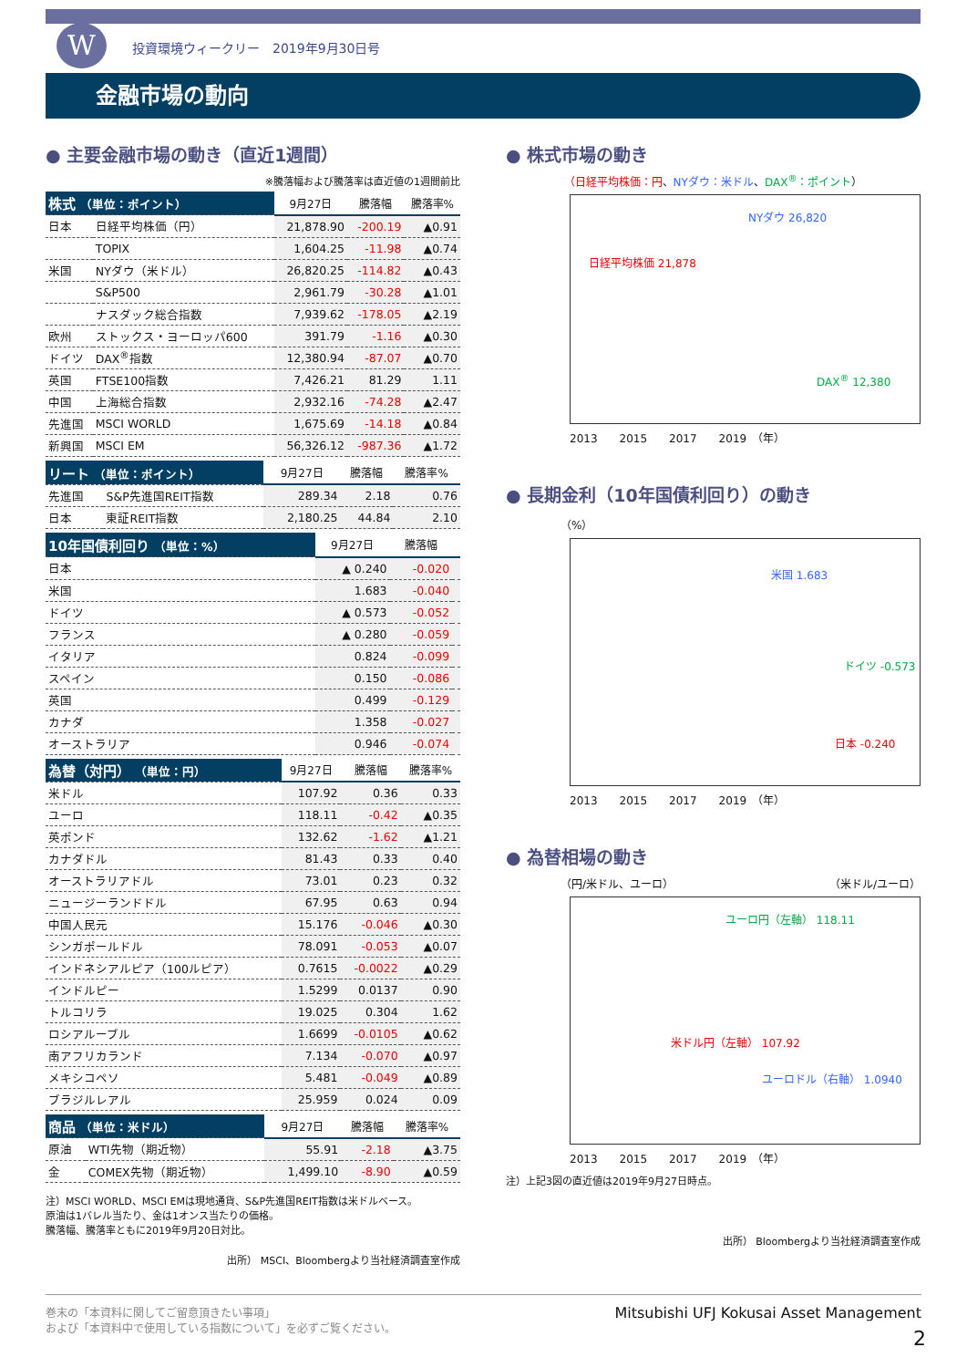W
投資環境ウィークリー　2019年9月30日号
金融市場の動向
● 主要金融市場の動き（直近1週間）
※騰落幅および騰落率は直近値の1週間前比
| 株式 （単位：ポイント） | | 9月27日 | 騰落幅 | 騰落率% |
| --- | --- | --- | --- | --- |
| 日本 | 日経平均株価（円） | 21,878.90 | -200.19 | ▲0.91 |
| | TOPIX | 1,604.25 | -11.98 | ▲0.74 |
| 米国 | NYダウ（米ドル） | 26,820.25 | -114.82 | ▲0.43 |
| | S&P500 | 2,961.79 | -30.28 | ▲1.01 |
| | ナスダック総合指数 | 7,939.62 | -178.05 | ▲2.19 |
| 欧州 | ストックス・ヨーロッパ600 | 391.79 | -1.16 | ▲0.30 |
| ドイツ | DAX<sup>®</sup>指数 | 12,380.94 | -87.07 | ▲0.70 |
| 英国 | FTSE100指数 | 7,426.21 | 81.29 | 1.11 |
| 中国 | 上海総合指数 | 2,932.16 | -74.28 | ▲2.47 |
| 先進国 | MSCI WORLD | 1,675.69 | -14.18 | ▲0.84 |
| 新興国 | MSCI EM | 56,326.12 | -987.36 | ▲1.72 |
| リート （単位：ポイント） | | 9月27日 | 騰落幅 | 騰落率% |
| --- | --- | --- | --- | --- |
| 先進国 | S&P先進国REIT指数 | 289.34 | 2.18 | 0.76 |
| 日本 | 東証REIT指数 | 2,180.25 | 44.84 | 2.10 |
| 10年国債利回り （単位：%） | 9月27日 | 騰落幅 | |
| --- | --- | --- | --- |
| 日本 | ▲ 0.240 | -0.020 | |
| 米国 | 1.683 | -0.040 | |
| ドイツ | ▲ 0.573 | -0.052 | |
| フランス | ▲ 0.280 | -0.059 | |
| イタリア | 0.824 | -0.099 | |
| スペイン | 0.150 | -0.086 | |
| 英国 | 0.499 | -0.129 | |
| カナダ | 1.358 | -0.027 | |
| オーストラリア | 0.946 | -0.074 | |
| 為替（対円） （単位：円） | 9月27日 | 騰落幅 | 騰落率% |
| --- | --- | --- | --- |
| 米ドル | 107.92 | 0.36 | 0.33 |
| ユーロ | 118.11 | -0.42 | ▲0.35 |
| 英ポンド | 132.62 | -1.62 | ▲1.21 |
| カナダドル | 81.43 | 0.33 | 0.40 |
| オーストラリアドル | 73.01 | 0.23 | 0.32 |
| ニュージーランドドル | 67.95 | 0.63 | 0.94 |
| 中国人民元 | 15.176 | -0.046 | ▲0.30 |
| シンガポールドル | 78.091 | -0.053 | ▲0.07 |
| インドネシアルピア（100ルピア） | 0.7615 | -0.0022 | ▲0.29 |
| インドルピー | 1.5299 | 0.0137 | 0.90 |
| トルコリラ | 19.025 | 0.304 | 1.62 |
| ロシアルーブル | 1.6699 | -0.0105 | ▲0.62 |
| 南アフリカランド | 7.134 | -0.070 | ▲0.97 |
| メキシコペソ | 5.481 | -0.049 | ▲0.89 |
| ブラジルレアル | 25.959 | 0.024 | 0.09 |
| 商品 （単位：米ドル） | | 9月27日 | 騰落幅 | 騰落率% |
| --- | --- | --- | --- | --- |
| 原油 | WTI先物（期近物） | 55.91 | -2.18 | ▲3.75 |
| 金 | COMEX先物（期近物） | 1,499.10 | -8.90 | ▲0.59 |
注）MSCI WORLD、MSCI EMは現地通貨、S&P先進国REIT指数は米ドルベース。
原油は1バレル当たり、金は1オンス当たりの価格。
騰落幅、騰落率ともに2019年9月20日対比。
出所） MSCI、Bloombergより当社経済調査室作成
● 株式市場の動き
（日経平均株価：円、NYダウ：米ドル、DAX<sup>®</sup>：ポイント）
NYダウ 26,820
日経平均株価 21,878
DAX<sup>®</sup> 12,380
2013　　2015　　2017　　2019　（年）
● 長期金利（10年国債利回り）の動き
（%）
米国 1.683
ドイツ -0.573
日本 -0.240
2013　　2015　　2017　　2019　（年）
● 為替相場の動き
（円/米ドル、ユーロ） （米ドル/ユーロ）
ユーロ円（左軸） 118.11
米ドル円（左軸） 107.92
ユーロドル（右軸） 1.0940
2013　　2015　　2017　　2019　（年）
注）上記3図の直近値は2019年9月27日時点。
出所） Bloombergより当社経済調査室作成
巻末の「本資料に関してご留意頂きたい事項」
および「本資料中で使用している指数について」を必ずご覧ください。
Mitsubishi UFJ Kokusai Asset Management
2